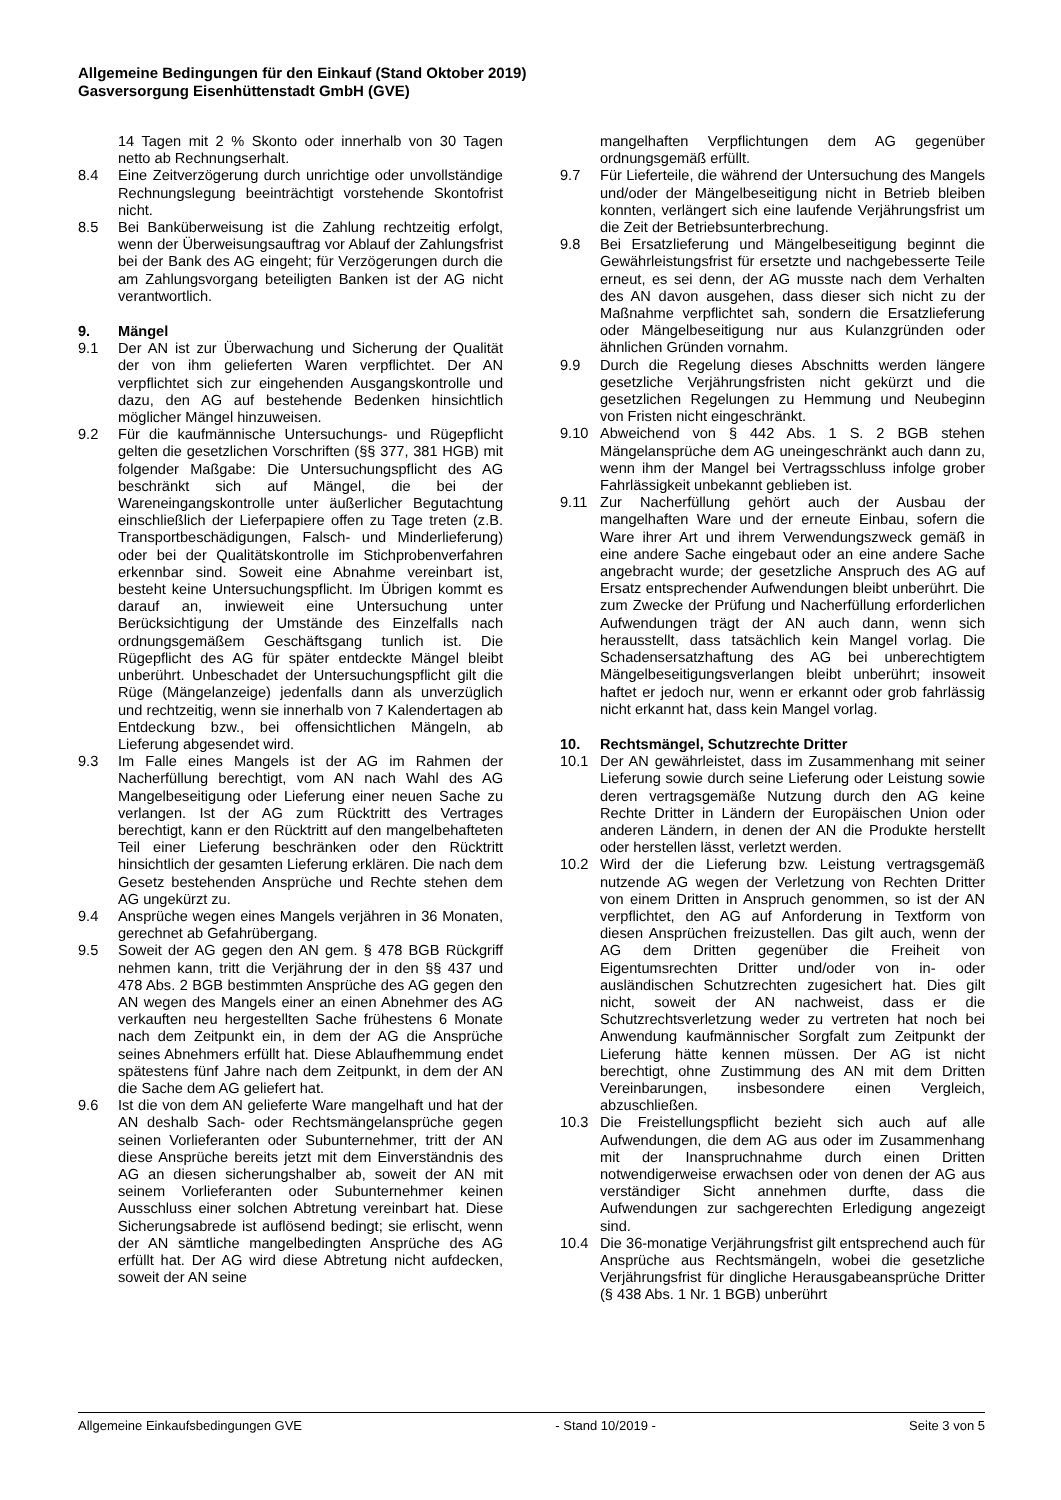Allgemeine Bedingungen für den Einkauf (Stand Oktober 2019)
Gasversorgung Eisenhüttenstadt GmbH (GVE)
14 Tagen mit 2 % Skonto oder innerhalb von 30 Tagen netto ab Rechnungserhalt.
8.4 Eine Zeitverzögerung durch unrichtige oder unvollständige Rechnungslegung beeinträchtigt vorstehende Skontofrist nicht.
8.5 Bei Banküberweisung ist die Zahlung rechtzeitig erfolgt, wenn der Überweisungsauftrag vor Ablauf der Zahlungsfrist bei der Bank des AG eingeht; für Verzögerungen durch die am Zahlungsvorgang beteiligten Banken ist der AG nicht verantwortlich.
9. Mängel
9.1 Der AN ist zur Überwachung und Sicherung der Qualität der von ihm gelieferten Waren verpflichtet. Der AN verpflichtet sich zur eingehenden Ausgangskontrolle und dazu, den AG auf bestehende Bedenken hinsichtlich möglicher Mängel hinzuweisen.
9.2 Für die kaufmännische Untersuchungs- und Rügepflicht gelten die gesetzlichen Vorschriften (§§ 377, 381 HGB) mit folgender Maßgabe: Die Untersuchungspflicht des AG beschränkt sich auf Mängel, die bei der Wareneingangskontrolle unter äußerlicher Begutachtung einschließlich der Lieferpapiere offen zu Tage treten (z.B. Transportbeschädigungen, Falsch- und Minderlieferung) oder bei der Qualitätskontrolle im Stichprobenverfahren erkennbar sind. Soweit eine Abnahme vereinbart ist, besteht keine Untersuchungspflicht. Im Übrigen kommt es darauf an, inwieweit eine Untersuchung unter Berücksichtigung der Umstände des Einzelfalls nach ordnungsgemäßem Geschäftsgang tunlich ist. Die Rügepflicht des AG für später entdeckte Mängel bleibt unberührt. Unbeschadet der Untersuchungspflicht gilt die Rüge (Mängelanzeige) jedenfalls dann als unverzüglich und rechtzeitig, wenn sie innerhalb von 7 Kalendertagen ab Entdeckung bzw., bei offensichtlichen Mängeln, ab Lieferung abgesendet wird.
9.3 Im Falle eines Mangels ist der AG im Rahmen der Nacherfüllung berechtigt, vom AN nach Wahl des AG Mangelbeseitigung oder Lieferung einer neuen Sache zu verlangen. Ist der AG zum Rücktritt des Vertrages berechtigt, kann er den Rücktritt auf den mangelbehafteten Teil einer Lieferung beschränken oder den Rücktritt hinsichtlich der gesamten Lieferung erklären. Die nach dem Gesetz bestehenden Ansprüche und Rechte stehen dem AG ungekürzt zu.
9.4 Ansprüche wegen eines Mangels verjähren in 36 Monaten, gerechnet ab Gefahrübergang.
9.5 Soweit der AG gegen den AN gem. § 478 BGB Rückgriff nehmen kann, tritt die Verjährung der in den §§ 437 und 478 Abs. 2 BGB bestimmten Ansprüche des AG gegen den AN wegen des Mangels einer an einen Abnehmer des AG verkauften neu hergestellten Sache frühestens 6 Monate nach dem Zeitpunkt ein, in dem der AG die Ansprüche seines Abnehmers erfüllt hat. Diese Ablaufhemmung endet spätestens fünf Jahre nach dem Zeitpunkt, in dem der AN die Sache dem AG geliefert hat.
9.6 Ist die von dem AN gelieferte Ware mangelhaft und hat der AN deshalb Sach- oder Rechtsmängelansprüche gegen seinen Vorlieferanten oder Subunternehmer, tritt der AN diese Ansprüche bereits jetzt mit dem Einverständnis des AG an diesen sicherungshalber ab, soweit der AN mit seinem Vorlieferanten oder Subunternehmer keinen Ausschluss einer solchen Abtretung vereinbart hat. Diese Sicherungsabrede ist auflösend bedingt; sie erlischt, wenn der AN sämtliche mangelbedingten Ansprüche des AG erfüllt hat. Der AG wird diese Abtretung nicht aufdecken, soweit der AN seine
mangelhaften Verpflichtungen dem AG gegenüber ordnungsgemäß erfüllt.
9.7 Für Lieferteile, die während der Untersuchung des Mangels und/oder der Mängelbeseitigung nicht in Betrieb bleiben konnten, verlängert sich eine laufende Verjährungsfrist um die Zeit der Betriebsunterbrechung.
9.8 Bei Ersatzlieferung und Mängelbeseitigung beginnt die Gewährleistungsfrist für ersetzte und nachgebesserte Teile erneut, es sei denn, der AG musste nach dem Verhalten des AN davon ausgehen, dass dieser sich nicht zu der Maßnahme verpflichtet sah, sondern die Ersatzlieferung oder Mängelbeseitigung nur aus Kulanzgründen oder ähnlichen Gründen vornahm.
9.9 Durch die Regelung dieses Abschnitts werden längere gesetzliche Verjährungsfristen nicht gekürzt und die gesetzlichen Regelungen zu Hemmung und Neubeginn von Fristen nicht eingeschränkt.
9.10 Abweichend von § 442 Abs. 1 S. 2 BGB stehen Mängelansprüche dem AG uneingeschränkt auch dann zu, wenn ihm der Mangel bei Vertragsschluss infolge grober Fahrlässigkeit unbekannt geblieben ist.
9.11 Zur Nacherfüllung gehört auch der Ausbau der mangelhaften Ware und der erneute Einbau, sofern die Ware ihrer Art und ihrem Verwendungszweck gemäß in eine andere Sache eingebaut oder an eine andere Sache angebracht wurde; der gesetzliche Anspruch des AG auf Ersatz entsprechender Aufwendungen bleibt unberührt. Die zum Zwecke der Prüfung und Nacherfüllung erforderlichen Aufwendungen trägt der AN auch dann, wenn sich herausstellt, dass tatsächlich kein Mangel vorlag. Die Schadensersatzhaftung des AG bei unberechtigtem Mängelbeseitigungsverlangen bleibt unberührt; insoweit haftet er jedoch nur, wenn er erkannt oder grob fahrlässig nicht erkannt hat, dass kein Mangel vorlag.
10. Rechtsmängel, Schutzrechte Dritter
10.1 Der AN gewährleistet, dass im Zusammenhang mit seiner Lieferung sowie durch seine Lieferung oder Leistung sowie deren vertragsgemäße Nutzung durch den AG keine Rechte Dritter in Ländern der Europäischen Union oder anderen Ländern, in denen der AN die Produkte herstellt oder herstellen lässt, verletzt werden.
10.2 Wird der die Lieferung bzw. Leistung vertragsgemäß nutzende AG wegen der Verletzung von Rechten Dritter von einem Dritten in Anspruch genommen, so ist der AN verpflichtet, den AG auf Anforderung in Textform von diesen Ansprüchen freizustellen. Das gilt auch, wenn der AG dem Dritten gegenüber die Freiheit von Eigentumsrechten Dritter und/oder von in- oder ausländischen Schutzrechten zugesichert hat. Dies gilt nicht, soweit der AN nachweist, dass er die Schutzrechtsverletzung weder zu vertreten hat noch bei Anwendung kaufmännischer Sorgfalt zum Zeitpunkt der Lieferung hätte kennen müssen. Der AG ist nicht berechtigt, ohne Zustimmung des AN mit dem Dritten Vereinbarungen, insbesondere einen Vergleich, abzuschließen.
10.3 Die Freistellungspflicht bezieht sich auch auf alle Aufwendungen, die dem AG aus oder im Zusammenhang mit der Inanspruchnahme durch einen Dritten notwendigerweise erwachsen oder von denen der AG aus verständiger Sicht annehmen durfte, dass die Aufwendungen zur sachgerechten Erledigung angezeigt sind.
10.4 Die 36-monatige Verjährungsfrist gilt entsprechend auch für Ansprüche aus Rechtsmängeln, wobei die gesetzliche Verjährungsfrist für dingliche Herausgabeansprüche Dritter (§ 438 Abs. 1 Nr. 1 BGB) unberührt
Allgemeine Einkaufsbedingungen GVE - Stand 10/2019 - Seite 3 von 5